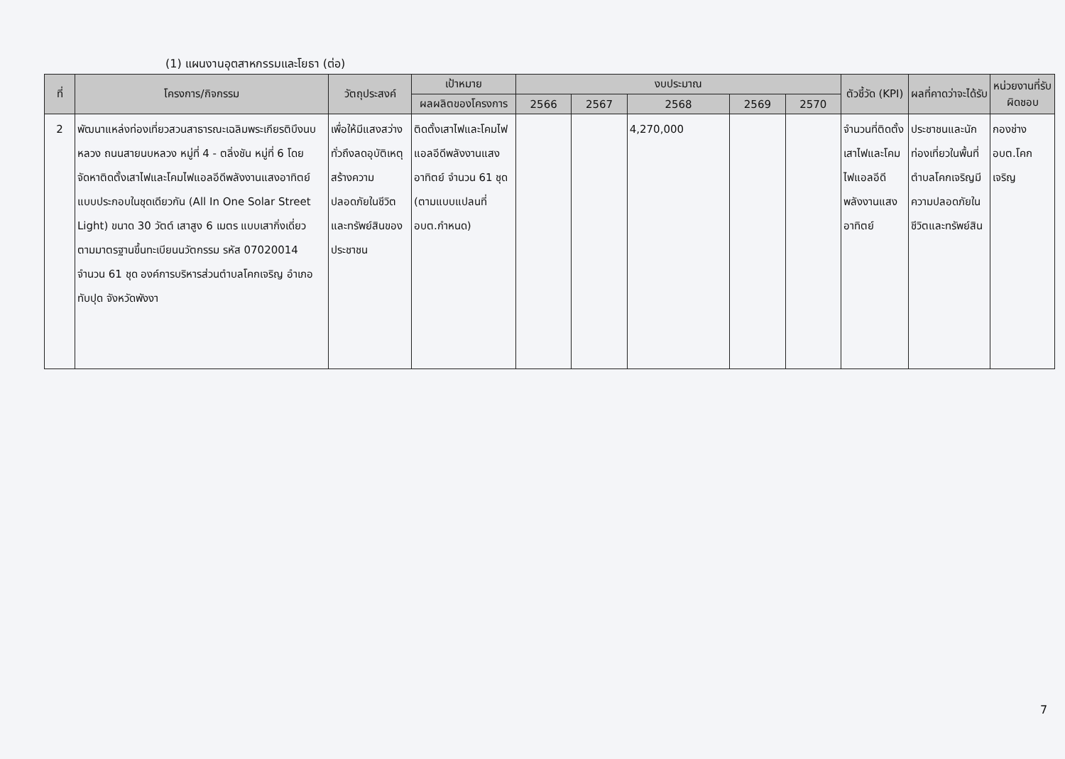(1) แผนงานอุตสาหกรรมและโยธา (ต่อ)
| ที่ | โครงการ/กิจกรรม | วัตถุประสงค์ | เป้าหมาย | งบประมาณ | | | | | ตัวชี้วัด (KPI) | ผลที่คาดว่าจะได้รับ | หน่วยงานที่รับผิดชอบ |
| --- | --- | --- | --- | --- | --- | --- | --- | --- | --- | --- | --- |
| | | | ผลผลิตของโครงการ | 2566 | 2567 | 2568 | 2569 | 2570 | | | |
| 2 | พัฒนาแหล่งท่องเที่ยวสวนสาธารณะเฉลิมพระเกียรติบึงนบหลวง ถนนสายนบหลวง หมู่ที่ 4 - ตลิ่งชัน หมู่ที่ 6 โดยจัดหาติดตั้งเสาไฟและโคมไฟแอลอีดีพลังงานแสงอาทิตย์แบบประกอบในชุดเดียวกัน (All In One Solar Street Light) ขนาด 30 วัตต์ เสาสูง 6 เมตร แบบเสากิ่งเดี่ยว ตามมาตรฐานขึ้นทะเบียนนวัตกรรม รหัส 07020014 จำนวน 61 ชุด องค์การบริหารส่วนตำบลโคกเจริญ อำเภอทับปุด จังหวัดพังงา | เพื่อให้มีแสงสว่างทั่วถึงลดอุบัติเหตุ สร้างความปลอดภัยในชีวิตและทรัพย์สินของประชาชน | ติดตั้งเสาไฟและโคมไฟแอลอีดีพลังงานแสงอาทิตย์ จำนวน 61 ชุด (ตามแบบแปลนที่ อบต.กำหนด) | | | 4,270,000 | | | จำนวนที่ติดตั้งเสาไฟและโคมไฟแอลอีดีพลังงานแสงอาทิตย์ | ประชาชนและนักท่องเที่ยวในพื้นที่ตำบลโคกเจริญมีความปลอดภัยในชีวิตและทรัพย์สิน | กองช่าง อบต.โคกเจริญ |
7